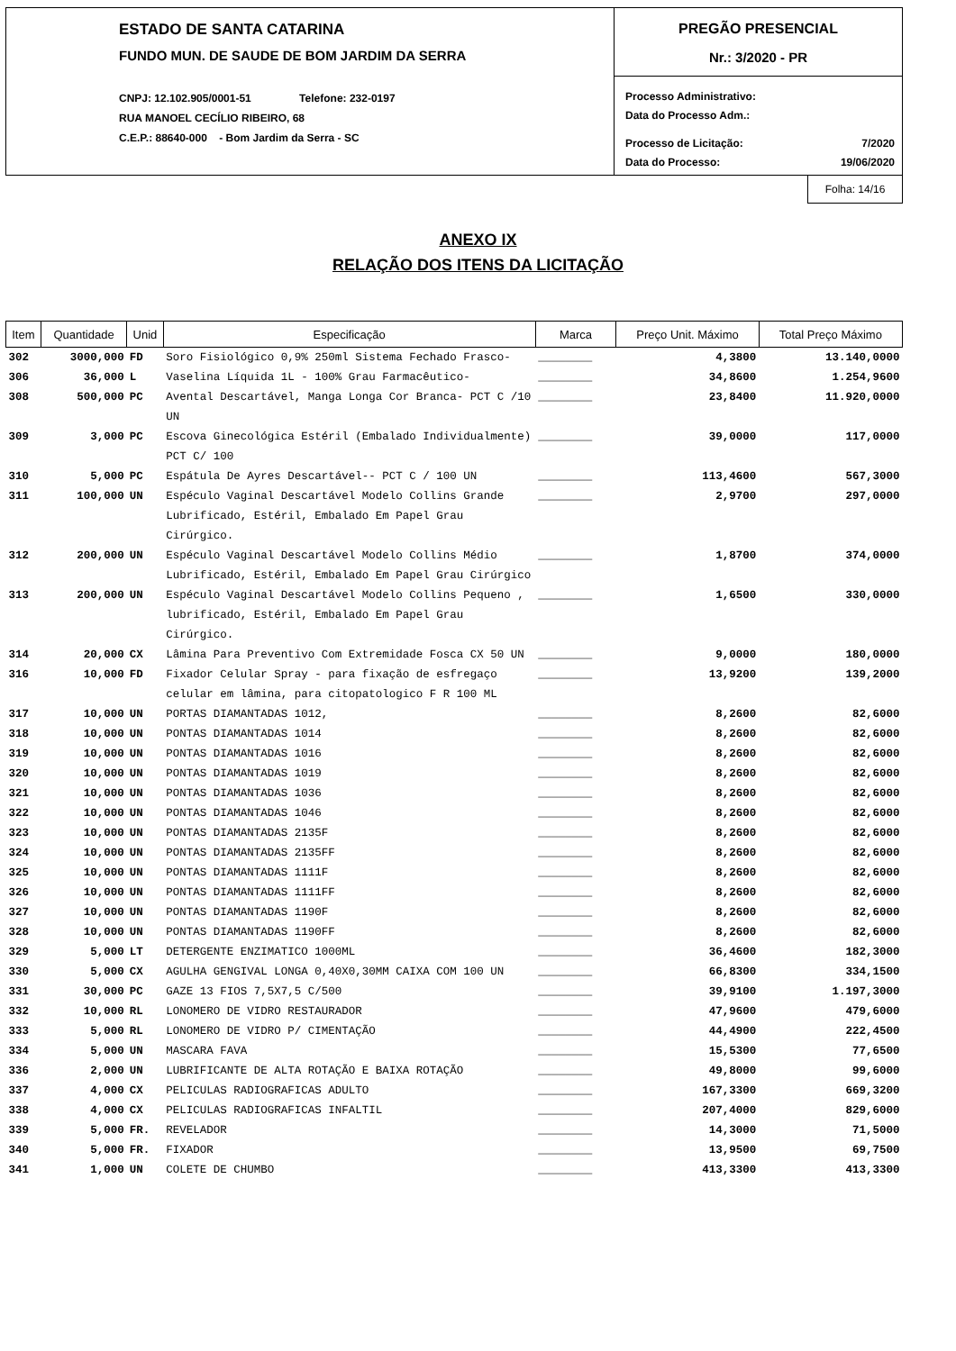ESTADO DE SANTA CATARINA
FUNDO MUN. DE SAUDE DE BOM JARDIM DA SERRA
CNPJ: 12.102.905/0001-51 Telefone: 232-0197
RUA MANOEL CECÍLIO RIBEIRO, 68
C.E.P.: 88640-000 - Bom Jardim da Serra - SC
PREGÃO PRESENCIAL
Nr.: 3/2020 - PR
Processo Administrativo:
Data do Processo Adm.:
Processo de Licitação: 7/2020
Data do Processo: 19/06/2020
Folha: 14/16
ANEXO IX
RELAÇÃO DOS ITENS DA LICITAÇÃO
| Item | Quantidade | Unid | Especificação | Marca | Preço Unit. Máximo | Total Preço Máximo |
| --- | --- | --- | --- | --- | --- | --- |
| 302 | 3000,000 | FD | Soro Fisiológico 0,9% 250ml Sistema Fechado Frasco- | ________ | 4,3800 | 13.140,0000 |
| 306 | 36,000 | L | Vaselina Líquida 1L - 100% Grau Farmacêutico- | ________ | 34,8600 | 1.254,9600 |
| 308 | 500,000 | PC | Avental Descartável, Manga Longa Cor Branca- PCT C /10 UN | ________ | 23,8400 | 11.920,0000 |
| 309 | 3,000 | PC | Escova Ginecológica Estéril (Embalado Individualmente) PCT C/ 100 | ________ | 39,0000 | 117,0000 |
| 310 | 5,000 | PC | Espátula De Ayres Descartável-- PCT C / 100 UN | ________ | 113,4600 | 567,3000 |
| 311 | 100,000 | UN | Espéculo Vaginal Descartável Modelo Collins Grande Lubrificado, Estéril, Embalado Em Papel Grau Cirúrgico. | ________ | 2,9700 | 297,0000 |
| 312 | 200,000 | UN | Espéculo Vaginal Descartável Modelo Collins Médio Lubrificado, Estéril, Embalado Em Papel Grau Cirúrgico | ________ | 1,8700 | 374,0000 |
| 313 | 200,000 | UN | Espéculo Vaginal Descartável Modelo Collins Pequeno , lubrificado, Estéril, Embalado Em Papel Grau Cirúrgico. | ________ | 1,6500 | 330,0000 |
| 314 | 20,000 | CX | Lâmina Para Preventivo Com Extremidade Fosca CX 50 UN | ________ | 9,0000 | 180,0000 |
| 316 | 10,000 | FD | Fixador Celular Spray - para fixação de esfregaço celular em lâmina, para citopatologico F R 100 ML | ________ | 13,9200 | 139,2000 |
| 317 | 10,000 | UN | PORTAS DIAMANTADAS 1012, | ________ | 8,2600 | 82,6000 |
| 318 | 10,000 | UN | PONTAS DIAMANTADAS 1014 | ________ | 8,2600 | 82,6000 |
| 319 | 10,000 | UN | PONTAS DIAMANTADAS 1016 | ________ | 8,2600 | 82,6000 |
| 320 | 10,000 | UN | PONTAS DIAMANTADAS 1019 | ________ | 8,2600 | 82,6000 |
| 321 | 10,000 | UN | PONTAS DIAMANTADAS 1036 | ________ | 8,2600 | 82,6000 |
| 322 | 10,000 | UN | PONTAS DIAMANTADAS 1046 | ________ | 8,2600 | 82,6000 |
| 323 | 10,000 | UN | PONTAS DIAMANTADAS 2135F | ________ | 8,2600 | 82,6000 |
| 324 | 10,000 | UN | PONTAS DIAMANTADAS 2135FF | ________ | 8,2600 | 82,6000 |
| 325 | 10,000 | UN | PONTAS DIAMANTADAS 1111F | ________ | 8,2600 | 82,6000 |
| 326 | 10,000 | UN | PONTAS DIAMANTADAS 1111FF | ________ | 8,2600 | 82,6000 |
| 327 | 10,000 | UN | PONTAS DIAMANTADAS 1190F | ________ | 8,2600 | 82,6000 |
| 328 | 10,000 | UN | PONTAS DIAMANTADAS 1190FF | ________ | 8,2600 | 82,6000 |
| 329 | 5,000 | LT | DETERGENTE ENZIMATICO 1000ML | ________ | 36,4600 | 182,3000 |
| 330 | 5,000 | CX | AGULHA GENGIVAL LONGA 0,40X0,30MM CAIXA COM 100 UN | ________ | 66,8300 | 334,1500 |
| 331 | 30,000 | PC | GAZE 13 FIOS 7,5X7,5 C/500 | ________ | 39,9100 | 1.197,3000 |
| 332 | 10,000 | RL | LONOMERO DE VIDRO RESTAURADOR | ________ | 47,9600 | 479,6000 |
| 333 | 5,000 | RL | LONOMERO DE VIDRO P/ CIMENTAÇÃO | ________ | 44,4900 | 222,4500 |
| 334 | 5,000 | UN | MASCARA FAVA | ________ | 15,5300 | 77,6500 |
| 336 | 2,000 | UN | LUBRIFICANTE DE ALTA ROTAÇÃO E BAIXA ROTAÇÃO | ________ | 49,8000 | 99,6000 |
| 337 | 4,000 | CX | PELICULAS RADIOGRAFICAS ADULTO | ________ | 167,3300 | 669,3200 |
| 338 | 4,000 | CX | PELICULAS RADIOGRAFICAS INFALTIL | ________ | 207,4000 | 829,6000 |
| 339 | 5,000 | FR. | REVELADOR | ________ | 14,3000 | 71,5000 |
| 340 | 5,000 | FR. | FIXADOR | ________ | 13,9500 | 69,7500 |
| 341 | 1,000 | UN | COLETE DE CHUMBO | ________ | 413,3300 | 413,3300 |